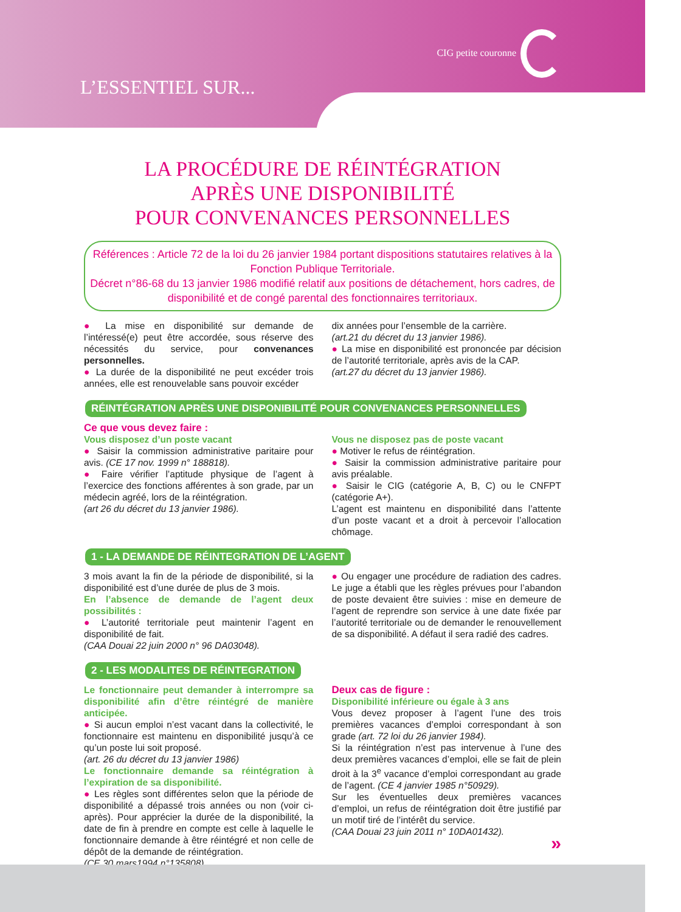CIG petite couronne
L’ESSENTIEL SUR...
LA PROCÉDURE DE RÉINTÉGRATION
APRÈS UNE DISPONIBILITÉ
POUR CONVENANCES PERSONNELLES
Références : Article 72 de la loi du 26 janvier 1984 portant dispositions statutaires relatives à la Fonction Publique Territoriale.
Décret n°86-68 du 13 janvier 1986 modifié relatif aux positions de détachement, hors cadres, de disponibilité et de congé parental des fonctionnaires territoriaux.
● La mise en disponibilité sur demande de l’intéressé(e) peut être accordée, sous réserve des nécessités du service, pour convenances personnelles.
● La durée de la disponibilité ne peut excéder trois années, elle est renouvelable sans pouvoir excéder
dix années pour l’ensemble de la carrière.
(art.21 du décret du 13 janvier 1986).
● La mise en disponibilité est prononcée par décision de l’autorité territoriale, après avis de la CAP.
(art.27 du décret du 13 janvier 1986).
RÉINTÉGRATION APRÈS UNE DISPONIBILITÉ POUR CONVENANCES PERSONNELLES
Ce que vous devez faire :
Vous disposez d’un poste vacant
● Saisir la commission administrative paritaire pour avis. (CE 17 nov. 1999 n° 188818).
● Faire vérifier l’aptitude physique de l’agent à l’exercice des fonctions afférentes à son grade, par un médecin agréé, lors de la réintégration.
(art 26 du décret du 13 janvier 1986).
Vous ne disposez pas de poste vacant
● Motiver le refus de réintégration.
● Saisir la commission administrative paritaire pour avis préalable.
● Saisir le CIG (catégorie A, B, C) ou le CNFPT (catégorie A+).
L’agent est maintenu en disponibilité dans l’attente d’un poste vacant et a droit à percevoir l’allocation chômage.
1 - LA DEMANDE DE RÉINTEGRATION DE L’AGENT
3 mois avant la fin de la période de disponibilité, si la disponibilité est d’une durée de plus de 3 mois.
En l’absence de demande de l’agent deux possibilités :
● L’autorité territoriale peut maintenir l’agent en disponibilité de fait.
(CAA Douai 22 juin 2000 n° 96 DA03048).
● Ou engager une procédure de radiation des cadres. Le juge a établi que les règles prévues pour l’abandon de poste devaient être suivies : mise en demeure de l’agent de reprendre son service à une date fixée par l’autorité territoriale ou de demander le renouvellement de sa disponibilité. A défaut il sera radié des cadres.
2 - LES MODALITES DE RÉINTEGRATION
Le fonctionnaire peut demander à interrompre sa disponibilité afin d’être réintégré de manière anticipée.
● Si aucun emploi n’est vacant dans la collectivité, le fonctionnaire est maintenu en disponibilité jusqu’à ce qu’un poste lui soit proposé.
(art. 26 du décret du 13 janvier 1986)
Le fonctionnaire demande sa réintégration à l’expiration de sa disponibilité.
● Les règles sont différentes selon que la période de disponibilité a dépassé trois années ou non (voir ci-après). Pour apprécier la durée de la disponibilité, la date de fin à prendre en compte est celle à laquelle le fonctionnaire demande à être réintégré et non celle de dépôt de la demande de réintégration.
(CE 30 mars1994 n°135808).
Deux cas de figure :
Disponibilité inférieure ou égale à 3 ans
Vous devez proposer à l’agent l’une des trois premières vacances d’emploi correspondant à son grade (art. 72 loi du 26 janvier 1984).
Si la réintégration n’est pas intervenue à l’une des deux premières vacances d’emploi, elle se fait de plein droit à la 3<sup>e</sup> vacance d’emploi correspondant au grade de l’agent. (CE 4 janvier 1985 n°50929).
Sur les éventuelles deux premières vacances d’emploi, un refus de réintégration doit être justifié par un motif tiré de l’intérêt du service.
(CAA Douai 23 juin 2011 n° 10DA01432).
»